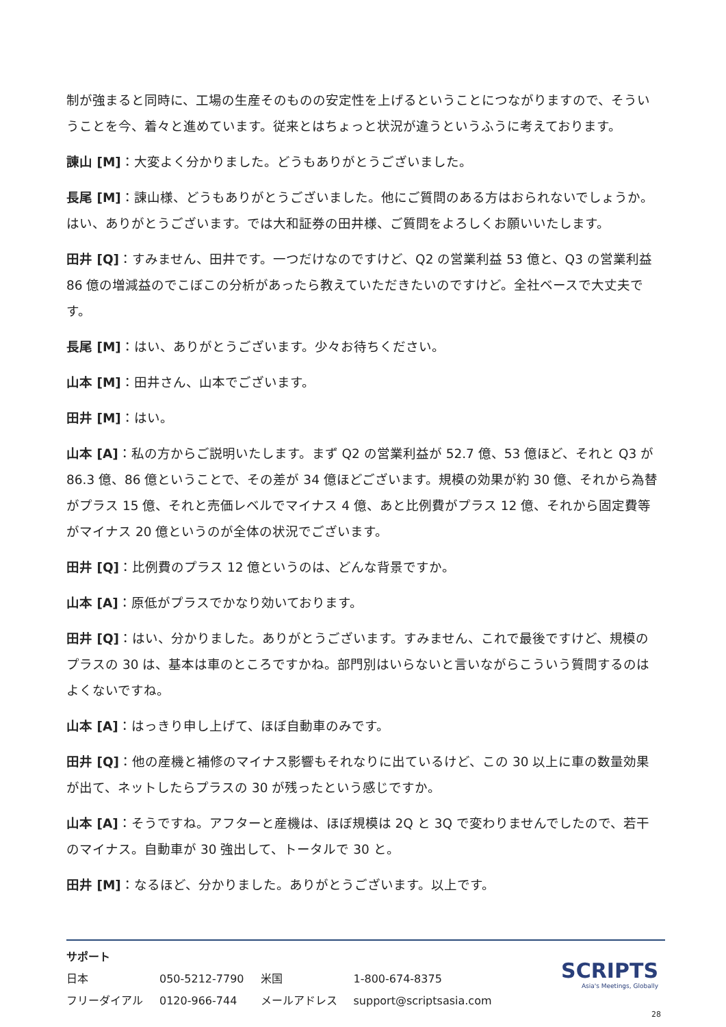制が強まると同時に、工場の生産そのものの安定性を上げるということにつながりますので、そういうことを今、着々と進めています。従来とはちょっと状況が違うというふうに考えております。
諌山 [M]：大変よく分かりました。どうもありがとうございました。
長尾 [M]：諌山様、どうもありがとうございました。他にご質問のある方はおられないでしょうか。はい、ありがとうございます。では大和証券の田井様、ご質問をよろしくお願いいたします。
田井 [Q]：すみません、田井です。一つだけなのですけど、Q2 の営業利益 53 億と、Q3 の営業利益 86 億の増減益のでこぼこの分析があったら教えていただきたいのですけど。全社ベースで大丈夫です。
長尾 [M]：はい、ありがとうございます。少々お待ちください。
山本 [M]：田井さん、山本でございます。
田井 [M]：はい。
山本 [A]：私の方からご説明いたします。まず Q2 の営業利益が 52.7 億、53 億ほど、それと Q3 が 86.3 億、86 億ということで、その差が 34 億ほどございます。規模の効果が約 30 億、それから為替がプラス 15 億、それと売価レベルでマイナス 4 億、あと比例費がプラス 12 億、それから固定費等がマイナス 20 億というのが全体の状況でございます。
田井 [Q]：比例費のプラス 12 億というのは、どんな背景ですか。
山本 [A]：原低がプラスでかなり効いております。
田井 [Q]：はい、分かりました。ありがとうございます。すみません、これで最後ですけど、規模のプラスの 30 は、基本は車のところですかね。部門別はいらないと言いながらこういう質問するのはよくないですね。
山本 [A]：はっきり申し上げて、ほぼ自動車のみです。
田井 [Q]：他の産機と補修のマイナス影響もそれなりに出ているけど、この 30 以上に車の数量効果が出て、ネットしたらプラスの 30 が残ったという感じですか。
山本 [A]：そうですね。アフターと産機は、ほぼ規模は 2Q と 3Q で変わりませんでしたので、若干のマイナス。自動車が 30 強出して、トータルで 30 と。
田井 [M]：なるほど、分かりました。ありがとうございます。以上です。
サポート
| 日本 | 050-5212-7790 | 米国 | 1-800-674-8375 |
| フリーダイアル | 0120-966-744 | メールアドレス | support@scriptsasia.com |
SCRIPTS
Asia's Meetings, Globally
28